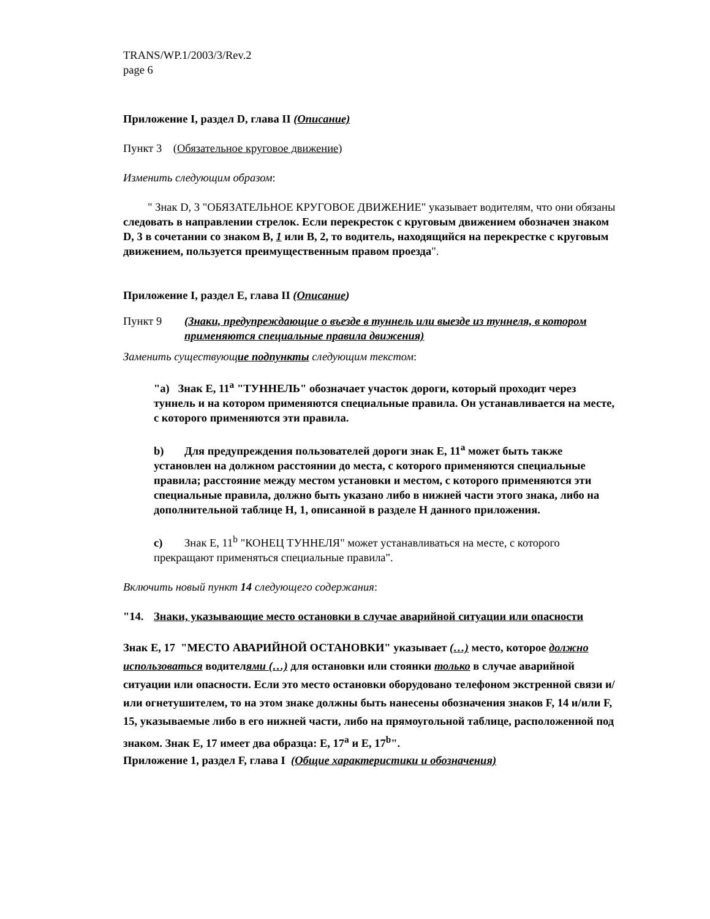TRANS/WP.1/2003/3/Rev.2
page 6
Приложение I, раздел D, глава II (Описание)
Пункт 3 (Обязательное круговое движение)
Изменить следующим образом:
" Знак D, 3 "ОБЯЗАТЕЛЬНОЕ КРУГОВОЕ ДВИЖЕНИЕ" указывает водителям, что они обязаны следовать в направлении стрелок. Если перекресток с круговым движением обозначен знаком D, 3 в сочетании со знаком B, 1 или B, 2, то водитель, находящийся на перекрестке с круговым движением, пользуется преимущественным правом проезда".
Приложение I, раздел E, глава II (Описание)
Пункт 9 (Знаки, предупреждающие о въезде в туннель или выезде из туннеля, в котором применяются специальные правила движения)
Заменить существующие подпункты следующим текстом:
"a) Знак E, 11<sup>a</sup> "ТУННЕЛЬ" обозначает участок дороги, который проходит через туннель и на котором применяются специальные правила. Он устанавливается на месте, с которого применяются эти правила.
b) Для предупреждения пользователей дороги знак E, 11<sup>a</sup> может быть также установлен на должном расстоянии до места, с которого применяются специальные правила; расстояние между местом установки и местом, с которого применяются эти специальные правила, должно быть указано либо в нижней части этого знака, либо на дополнительной таблице H, 1, описанной в разделе H данного приложения.
c) Знак E, 11<sup>b</sup> "КОНЕЦ ТУННЕЛЯ" может устанавливаться на месте, с которого прекращают применяться специальные правила".
Включить новый пункт 14 следующего содержания:
"14. Знаки, указывающие место остановки в случае аварийной ситуации или опасности
Знак E, 17 "МЕСТО АВАРИЙНОЙ ОСТАНОВКИ" указывает (…) место, которое должно использоваться водителями (…) для остановки или стоянки только в случае аварийной ситуации или опасности. Если это место остановки оборудовано телефоном экстренной связи и/или огнетушителем, то на этом знаке должны быть нанесены обозначения знаков F, 14 и/или F, 15, указываемые либо в его нижней части, либо на прямоугольной таблице, расположенной под знаком. Знак E, 17 имеет два образца: E, 17<sup>a</sup> и E, 17<sup>b</sup>".
Приложение 1, раздел F, глава I (Общие характеристики и обозначения)